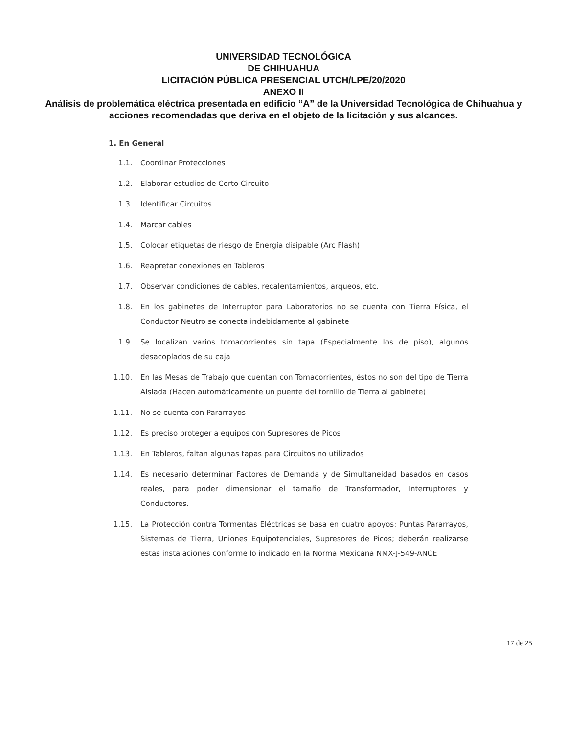UNIVERSIDAD TECNOLÓGICA
DE CHIHUAHUA
LICITACIÓN PÚBLICA PRESENCIAL UTCH/LPE/20/2020
ANEXO II
Análisis de problemática eléctrica presentada en edificio “A” de la Universidad Tecnológica de Chihuahua y acciones recomendadas que deriva en el objeto de la licitación y sus alcances.
1. En General
1.1. Coordinar Protecciones
1.2. Elaborar estudios de Corto Circuito
1.3. Identificar Circuitos
1.4. Marcar cables
1.5. Colocar etiquetas de riesgo de Energía disipable (Arc Flash)
1.6. Reapretar conexiones en Tableros
1.7. Observar condiciones de cables, recalentamientos, arqueos, etc.
1.8. En los gabinetes de Interruptor para Laboratorios no se cuenta con Tierra Física, el Conductor Neutro se conecta indebidamente al gabinete
1.9. Se localizan varios tomacorrientes sin tapa (Especialmente los de piso), algunos desacoplados de su caja
1.10. En las Mesas de Trabajo que cuentan con Tomacorrientes, éstos no son del tipo de Tierra Aislada (Hacen automáticamente un puente del tornillo de Tierra al gabinete)
1.11. No se cuenta con Pararrayos
1.12. Es preciso proteger a equipos con Supresores de Picos
1.13. En Tableros, faltan algunas tapas para Circuitos no utilizados
1.14. Es necesario determinar Factores de Demanda y de Simultaneidad basados en casos reales, para poder dimensionar el tamaño de Transformador, Interruptores y Conductores.
1.15. La Protección contra Tormentas Eléctricas se basa en cuatro apoyos: Puntas Pararrayos, Sistemas de Tierra, Uniones Equipotenciales, Supresores de Picos; deberán realizarse estas instalaciones conforme lo indicado en la Norma Mexicana NMX-J-549-ANCE
17 de 25